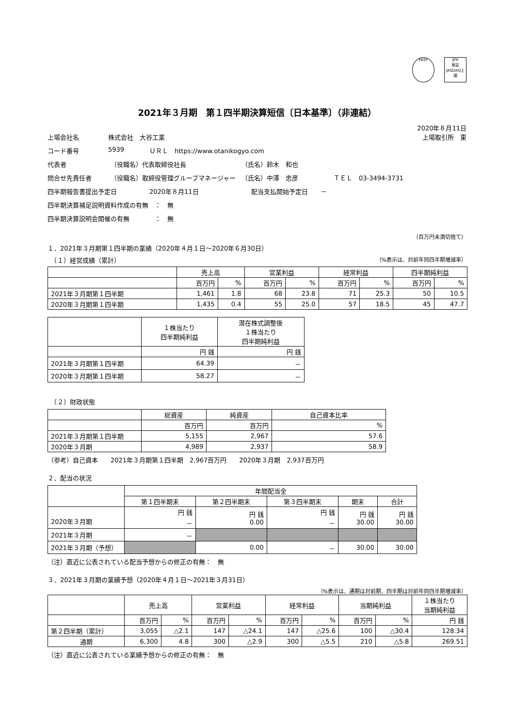FASF JPX
東証JASDAQ上場
2021年３月期　第１四半期決算短信〔日本基準〕（非連結）
2020年８月11日
上場会社名 株式会社　大谷工業 上場取引所　東
コード番号 5939 ＵＲＬ　https://www.otanikogyo.com
代表者 （役職名）代表取締役社長 （氏名）鈴木　和也
問合せ先責任者 （役職名）取締役管理グループマネージャー （氏名）中澤　忠彦 ＴＥＬ　03-3494-3731
四半期報告書提出予定日 2020年８月11日 配当支払開始予定日　　－
四半期決算補足説明資料作成の有無　：　無
四半期決算説明会開催の有無　　　　：　無
（百万円未満切捨て）
１．2021年３月期第１四半期の業績（2020年４月１日～2020年６月30日）
　（１）経営成績（累計） （%表示は、対前年同四半期増減率）
| | 売上高 | | 営業利益 | | 経常利益 | | 四半期純利益 | |
| --- | --- | --- | --- | --- | --- | --- | --- | --- |
| | 百万円 | % | 百万円 | % | 百万円 | % | 百万円 | % |
| 2021年３月期第１四半期 | 1,461 | 1.8 | 68 | 23.8 | 71 | 25.3 | 50 | 10.5 |
| 2020年３月期第１四半期 | 1,435 | 0.4 | 55 | 25.0 | 57 | 18.5 | 45 | 47.7 |
| | １株当たり 四半期純利益 | 潜在株式調整後 １株当たり 四半期純利益 |
| --- | --- | --- |
| | 円 銭 | 円 銭 |
| 2021年３月期第１四半期 | 64.39 | － |
| 2020年３月期第１四半期 | 58.27 | － |
　（２）財政状態
| | 総資産 | 純資産 | 自己資本比率 |
| --- | --- | --- | --- |
| | 百万円 | 百万円 | % |
| 2021年３月期第１四半期 | 5,155 | 2,967 | 57.6 |
| 2020年３月期 | 4,989 | 2,937 | 58.9 |
（参考）自己資本　　2021年３月期第１四半期　2,967百万円　　2020年３月期　2,937百万円
２．配当の状況
| | 年間配当金 | | | | |
| --- | --- | --- | --- | --- | --- |
| | 第１四半期末 | 第２四半期末 | 第３四半期末 | 期末 | 合計 |
| 2020年３月期 | 円 銭 － | 円 銭 0.00 | 円 銭 － | 円 銭 30.00 | 円 銭 30.00 |
| 2021年３月期 | － | | | | |
| 2021年３月期（予想） | | 0.00 | － | 30.00 | 30.00 |
（注）直近に公表されている配当予想からの修正の有無：　無
３．2021年３月期の業績予想（2020年４月１日～2021年３月31日）
（%表示は、通期は対前期、四半期は対前年同四半期増減率）
| | 売上高 | | 営業利益 | | 経常利益 | | 当期純利益 | | １株当たり 当期純利益 |
| --- | --- | --- | --- | --- | --- | --- | --- | --- | --- |
| | 百万円 | % | 百万円 | % | 百万円 | % | 百万円 | % | 円 銭 |
| 第２四半期（累計） | 3,055 | △2.1 | 147 | △24.1 | 147 | △25.6 | 100 | △30.4 | 128.34 |
| 通期 | 6,300 | 4.8 | 300 | △2.9 | 300 | △5.5 | 210 | △5.8 | 269.51 |
（注）直近に公表されている業績予想からの修正の有無：　無